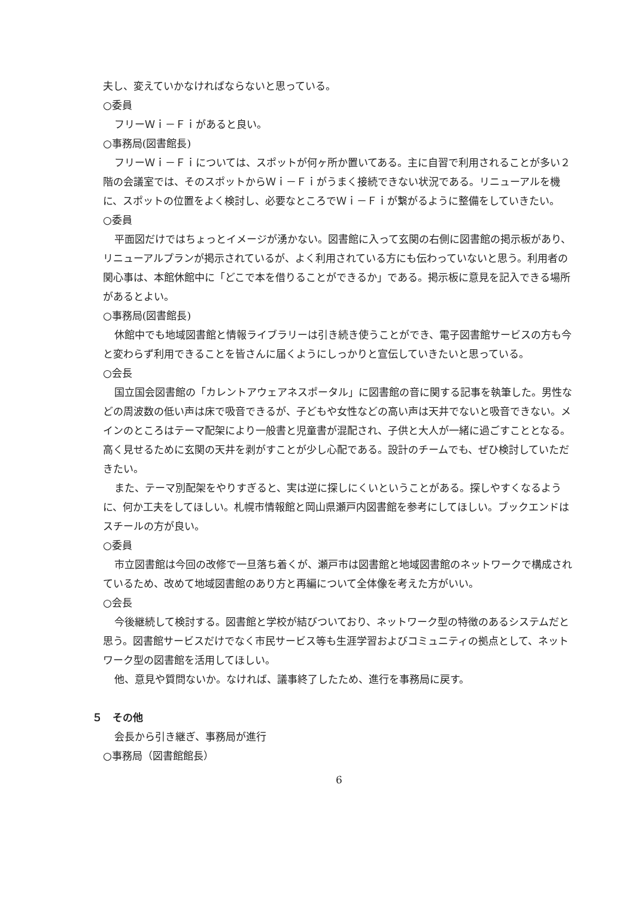夫し、変えていかなければならないと思っている。
○委員
フリーＷｉ－Ｆｉがあると良い。
○事務局(図書館長)
フリーＷｉ－Ｆｉについては、スポットが何ヶ所か置いてある。主に自習で利用されることが多い２階の会議室では、そのスポットからＷｉ－Ｆｉがうまく接続できない状況である。リニューアルを機に、スポットの位置をよく検討し、必要なところでＷｉ－Ｆｉが繋がるように整備をしていきたい。
○委員
平面図だけではちょっとイメージが湧かない。図書館に入って玄関の右側に図書館の掲示板があり、リニューアルプランが掲示されているが、よく利用されている方にも伝わっていないと思う。利用者の関心事は、本館休館中に「どこで本を借りることができるか」である。掲示板に意見を記入できる場所があるとよい。
○事務局(図書館長)
休館中でも地域図書館と情報ライブラリーは引き続き使うことができ、電子図書館サービスの方も今と変わらず利用できることを皆さんに届くようにしっかりと宣伝していきたいと思っている。
○会長
国立国会図書館の「カレントアウェアネスポータル」に図書館の音に関する記事を執筆した。男性などの周波数の低い声は床で吸音できるが、子どもや女性などの高い声は天井でないと吸音できない。メインのところはテーマ配架により一般書と児童書が混配され、子供と大人が一緒に過ごすこととなる。高く見せるために玄関の天井を剥がすことが少し心配である。設計のチームでも、ぜひ検討していただきたい。
また、テーマ別配架をやりすぎると、実は逆に探しにくいということがある。探しやすくなるように、何か工夫をしてほしい。札幌市情報館と岡山県瀬戸内図書館を参考にしてほしい。ブックエンドはスチールの方が良い。
○委員
市立図書館は今回の改修で一旦落ち着くが、瀬戸市は図書館と地域図書館のネットワークで構成されているため、改めて地域図書館のあり方と再編について全体像を考えた方がいい。
○会長
今後継続して検討する。図書館と学校が結びついており、ネットワーク型の特徴のあるシステムだと思う。図書館サービスだけでなく市民サービス等も生涯学習およびコミュニティの拠点として、ネットワーク型の図書館を活用してほしい。
他、意見や質問ないか。なければ、議事終了したため、進行を事務局に戻す。
５　その他
会長から引き継ぎ、事務局が進行
○事務局（図書館館長）
6